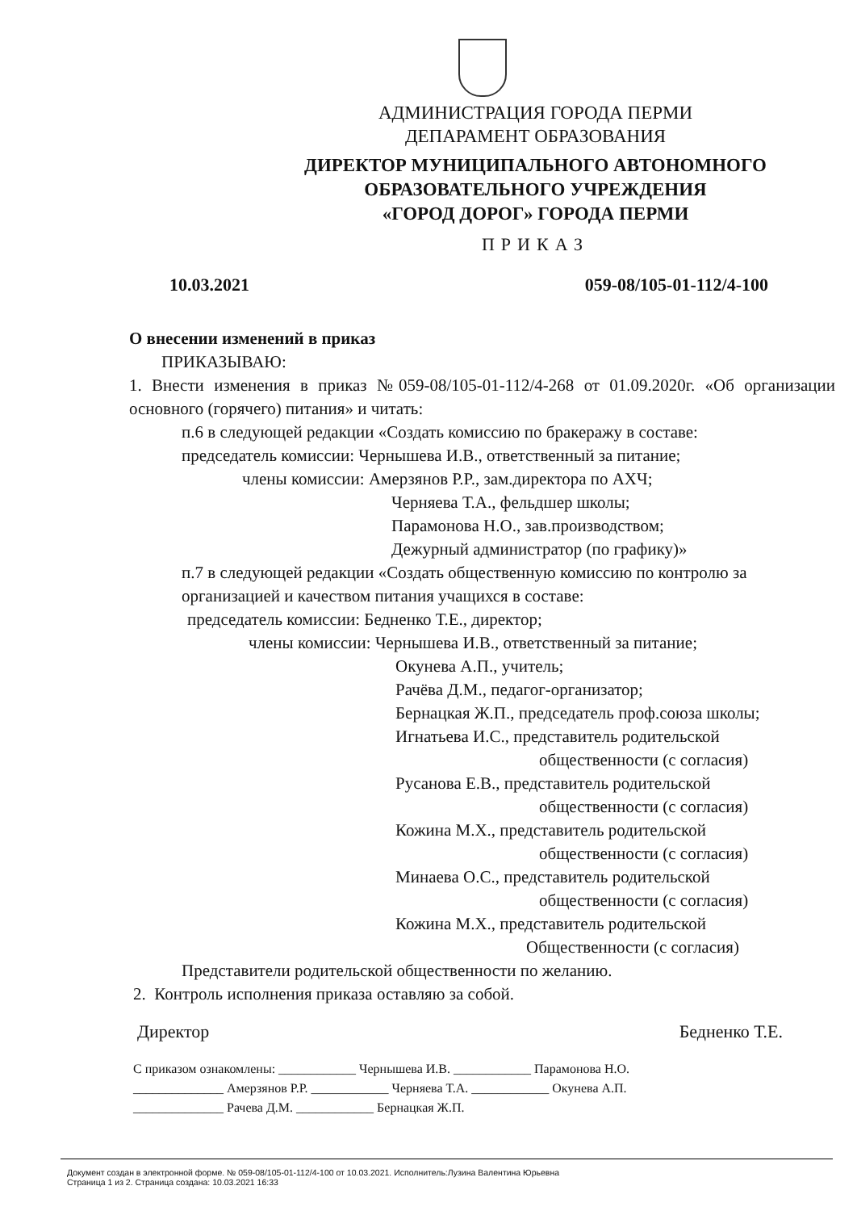АДМИНИСТРАЦИЯ ГОРОДА ПЕРМИ
ДЕПАРАМЕНТ ОБРАЗОВАНИЯ
ДИРЕКТОР МУНИЦИПАЛЬНОГО АВТОНОМНОГО
ОБРАЗОВАТЕЛЬНОГО УЧРЕЖДЕНИЯ
«ГОРОД ДОРОГ» ГОРОДА ПЕРМИ
ПРИКАЗ
10.03.2021 059-08/105-01-112/4-100
О внесении изменений в приказ
ПРИКАЗЫВАЮ:
1. Внести изменения в приказ №059-08/105-01-112/4-268 от 01.09.2020г. «Об организации основного (горячего) питания» и читать:
п.6 в следующей редакции «Создать комиссию по бракеражу в составе:
председатель комиссии: Чернышева И.В., ответственный за питание;
члены комиссии: Амерзянов Р.Р., зам.директора по АХЧ;
Черняева Т.А., фельдшер школы;
Парамонова Н.О., зав.производством;
Дежурный администратор (по графику)»
п.7 в следующей редакции «Создать общественную комиссию по контролю за организацией и качеством питания учащихся в составе:
председатель комиссии: Бедненко Т.Е., директор;
члены комиссии: Чернышева И.В., ответственный за питание;
Окунева А.П., учитель;
Рачёва Д.М., педагог-организатор;
Бернацкая Ж.П., председатель проф.союза школы;
Игнатьева И.С., представитель родительской
общественности (с согласия)
Русанова Е.В., представитель родительской
общественности (с согласия)
Кожина М.Х., представитель родительской
общественности (с согласия)
Минаева О.С., представитель родительской
общественности (с согласия)
Кожина М.Х., представитель родительской
Общественности (с согласия)
Представители родительской общественности по желанию.
2. Контроль исполнения приказа оставляю за собой.
Директор Бедненко Т.Е.
С приказом ознакомлены: ____________ Чернышева И.В. ____________ Парамонова Н.О.
______________ Амерзянов Р.Р. ____________ Черняева Т.А. ____________ Окунева А.П.
______________ Рачева Д.М. ____________ Бернацкая Ж.П.
Документ создан в электронной форме. № 059-08/105-01-112/4-100 от 10.03.2021. Исполнитель:Лузина Валентина Юрьевна
Страница 1 из 2. Страница создана: 10.03.2021 16:33